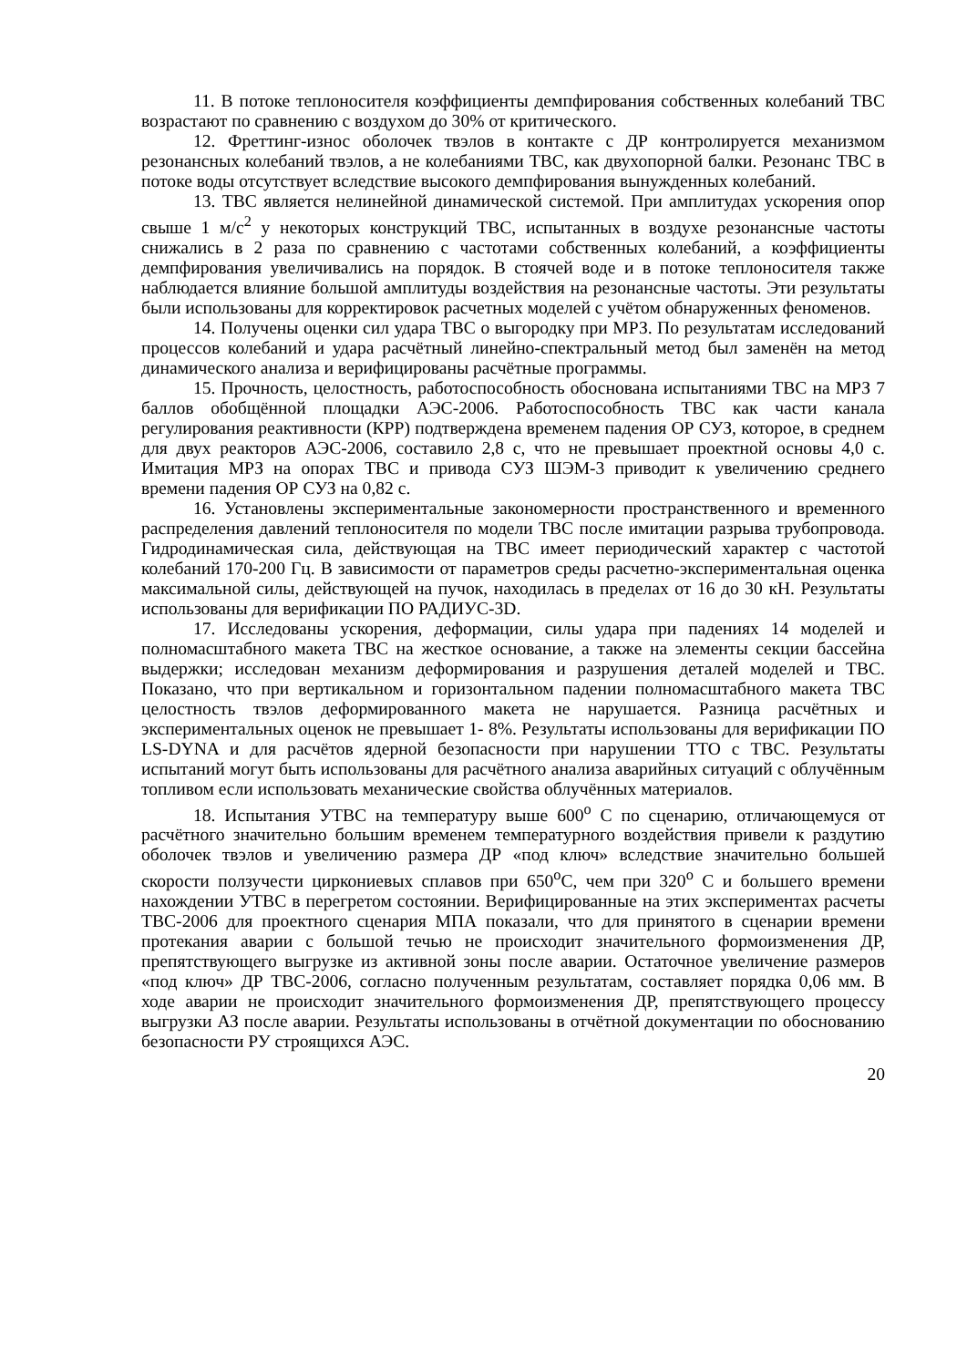11. В потоке теплоносителя коэффициенты демпфирования собственных колебаний ТВС возрастают по сравнению с воздухом до 30% от критического.
12. Фреттинг-износ оболочек твэлов в контакте с ДР контролируется механизмом резонансных колебаний твэлов, а не колебаниями ТВС, как двухопорной балки. Резонанс ТВС в потоке воды отсутствует вследствие высокого демпфирования вынужденных колебаний.
13. ТВС является нелинейной динамической системой. При амплитудах ускорения опор свыше 1 м/с<sup>2</sup> у некоторых конструкций ТВС, испытанных в воздухе резонансные частоты снижались в 2 раза по сравнению с частотами собственных колебаний, а коэффициенты демпфирования увеличивались на порядок. В стоячей воде и в потоке теплоносителя также наблюдается влияние большой амплитуды воздействия на резонансные частоты. Эти результаты были использованы для корректировок расчетных моделей с учётом обнаруженных феноменов.
14. Получены оценки сил удара ТВС о выгородку при МРЗ. По результатам исследований процессов колебаний и удара расчётный линейно-спектральный метод был заменён на метод динамического анализа и верифицированы расчётные программы.
15. Прочность, целостность, работоспособность обоснована испытаниями ТВС на МРЗ 7 баллов обобщённой площадки АЭС-2006. Работоспособность ТВС как части канала регулирования реактивности (КРР) подтверждена временем падения ОР СУЗ, которое, в среднем для двух реакторов АЭС-2006, составило 2,8 с, что не превышает проектной основы 4,0 с. Имитация МРЗ на опорах ТВС и привода СУЗ ШЭМ-3 приводит к увеличению среднего времени падения ОР СУЗ на 0,82 с.
16. Установлены экспериментальные закономерности пространственного и временного распределения давлений теплоносителя по модели ТВС после имитации разрыва трубопровода. Гидродинамическая сила, действующая на ТВС имеет периодический характер с частотой колебаний 170-200 Гц. В зависимости от параметров среды расчетно-экспериментальная оценка максимальной силы, действующей на пучок, находилась в пределах от 16 до 30 кН. Результаты использованы для верификации ПО РАДИУС-3D.
17. Исследованы ускорения, деформации, силы удара при падениях 14 моделей и полномасштабного макета ТВС на жесткое основание, а также на элементы секции бассейна выдержки; исследован механизм деформирования и разрушения деталей моделей и ТВС. Показано, что при вертикальном и горизонтальном падении полномасштабного макета ТВС целостность твэлов деформированного макета не нарушается. Разница расчётных и экспериментальных оценок не превышает 1- 8%. Результаты использованы для верификации ПО LS-DYNA и для расчётов ядерной безопасности при нарушении ТТО с ТВС. Результаты испытаний могут быть использованы для расчётного анализа аварийных ситуаций с облучённым топливом если использовать механические свойства облучённых материалов.
18. Испытания УТВС на температуру выше 600<sup>о</sup> С по сценарию, отличающемуся от расчётного значительно большим временем температурного воздействия привели к раздутию оболочек твэлов и увеличению размера ДР «под ключ» вследствие значительно большей скорости ползучести циркониевых сплавов при 650<sup>о</sup>С, чем при 320<sup>о</sup> С и большего времени нахождении УТВС в перегретом состоянии. Верифицированные на этих экспериментах расчеты ТВС-2006 для проектного сценария МПА показали, что для принятого в сценарии времени протекания аварии с большой течью не происходит значительного формоизменения ДР, препятствующего выгрузке из активной зоны после аварии. Остаточное увеличение размеров «под ключ» ДР ТВС-2006, согласно полученным результатам, составляет порядка 0,06 мм. В ходе аварии не происходит значительного формоизменения ДР, препятствующего процессу выгрузки АЗ после аварии. Результаты использованы в отчётной документации по обоснованию безопасности РУ строящихся АЭС.
20